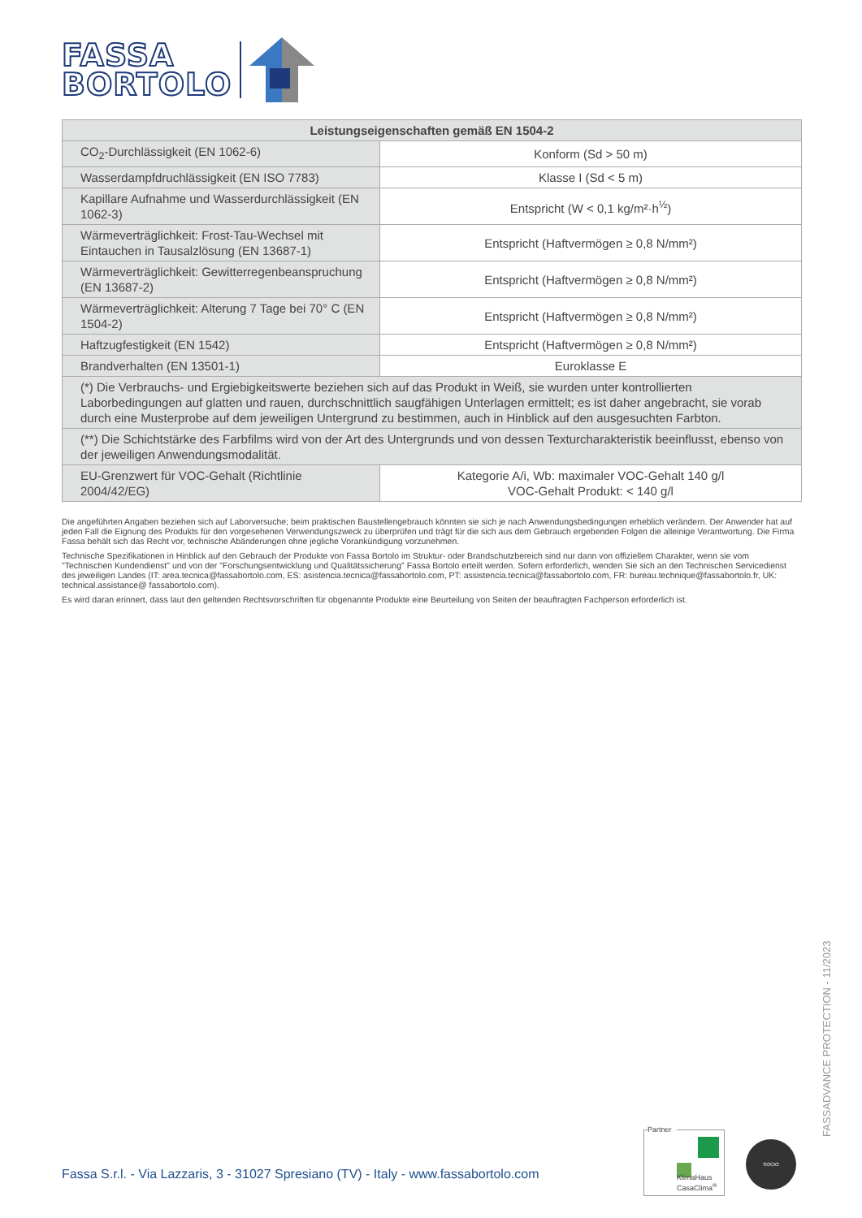FASSA
BORTOLO
| Leistungseigenschaften gemäß EN 1504-2 | |
| --- | --- |
| CO<sub>2</sub>-Durchlässigkeit (EN 1062-6) | Konform (Sd > 50 m) |
| Wasserdampfdruchlässigkeit (EN ISO 7783) | Klasse I (Sd < 5 m) |
| Kapillare Aufnahme und Wasserdurchlässigkeit (EN 1062-3) | Entspricht (W < 0,1 kg/m²·h<sup>½</sup>) |
| Wärmeverträglichkeit: Frost-Tau-Wechsel mit Eintauchen in Tausalzlösung (EN 13687-1) | Entspricht (Haftvermögen ≥ 0,8 N/mm²) |
| Wärmeverträglichkeit: Gewitterregenbeanspruchung (EN 13687-2) | Entspricht (Haftvermögen ≥ 0,8 N/mm²) |
| Wärmeverträglichkeit: Alterung 7 Tage bei 70° C (EN 1504-2) | Entspricht (Haftvermögen ≥ 0,8 N/mm²) |
| Haftzugfestigkeit (EN 1542) | Entspricht (Haftvermögen ≥ 0,8 N/mm²) |
| Brandverhalten (EN 13501-1) | Euroklasse E |
| (*) Die Verbrauchs- und Ergiebigkeitswerte beziehen sich auf das Produkt in Weiß, sie wurden unter kontrollierten Laborbedingungen auf glatten und rauen, durchschnittlich saugfähigen Unterlagen ermittelt; es ist daher angebracht, sie vorab durch eine Musterprobe auf dem jeweiligen Untergrund zu bestimmen, auch in Hinblick auf den ausgesuchten Farbton. | |
| (**) Die Schichtstärke des Farbfilms wird von der Art des Untergrunds und von dessen Texturcharakteristik beeinflusst, ebenso von der jeweiligen Anwendungsmodalität. | |
| EU-Grenzwert für VOC-Gehalt (Richtlinie 2004/42/EG) | Kategorie A/i, Wb: maximaler VOC-Gehalt 140 g/l VOC-Gehalt Produkt: < 140 g/l |
Die angeführten Angaben beziehen sich auf Laborversuche; beim praktischen Baustellengebrauch könnten sie sich je nach Anwendungsbedingungen erheblich verändern. Der Anwender hat auf jeden Fall die Eignung des Produkts für den vorgesehenen Verwendungszweck zu überprüfen und trägt für die sich aus dem Gebrauch ergebenden Folgen die alleinige Verantwortung. Die Firma Fassa behält sich das Recht vor, technische Abänderungen ohne jegliche Vorankündigung vorzunehmen.
Technische Spezifikationen in Hinblick auf den Gebrauch der Produkte von Fassa Bortolo im Struktur- oder Brandschutzbereich sind nur dann von offiziellem Charakter, wenn sie vom "Technischen Kundendienst" und von der "Forschungsentwicklung und Qualitätssicherung" Fassa Bortolo erteilt werden. Sofern erforderlich, wenden Sie sich an den Technischen Servicedienst des jeweiligen Landes (IT: area.tecnica@fassabortolo.com, ES: asistencia.tecnica@fassabortolo.com, PT: assistencia.tecnica@fassabortolo.com, FR: bureau.technique@fassabortolo.fr, UK: technical.assistance@ fassabortolo.com).
Es wird daran erinnert, dass laut den geltenden Rechtsvorschriften für obgenannte Produkte eine Beurteilung von Seiten der beauftragten Fachperson erforderlich ist.
FASSADVANCE PROTECTION - 11/2023
Fassa S.r.l. - Via Lazzaris, 3 - 31027 Spresiano (TV) - Italy - www.fassabortolo.com
Partner
KlimaHaus
CasaClima<sup>®</sup>
SOCIO